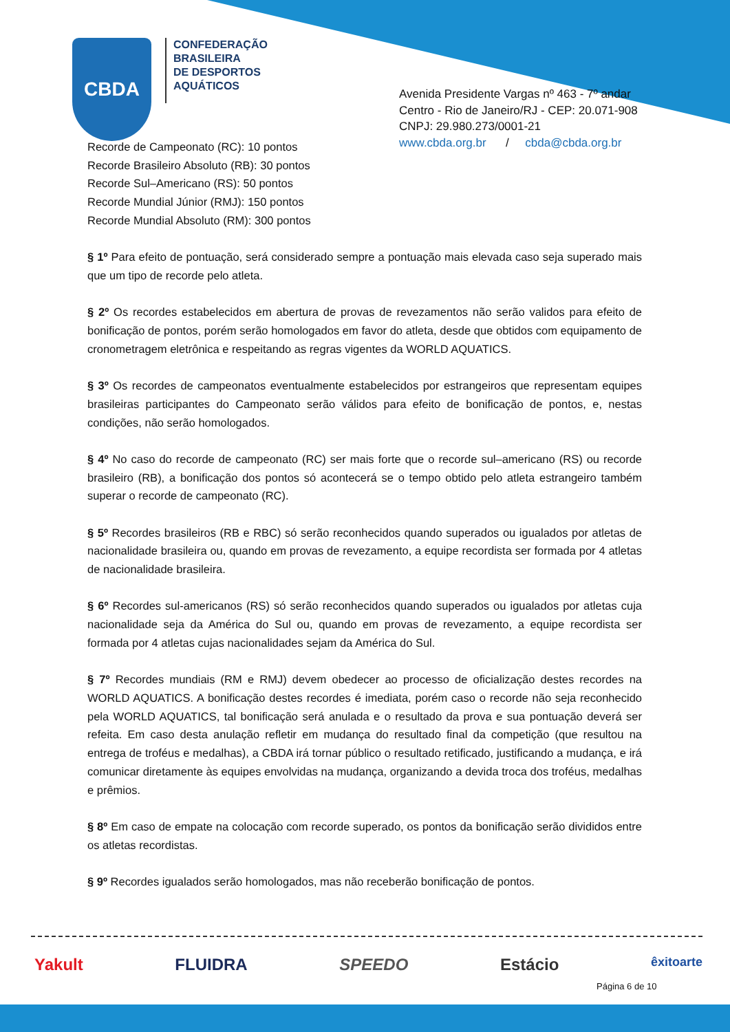CBDA
CONFEDERAÇÃO
BRASILEIRA
DE DESPORTOS
AQUÁTICOS
Avenida Presidente Vargas nº 463 - 7º andar
Centro - Rio de Janeiro/RJ - CEP: 20.071-908
CNPJ: 29.980.273/0001-21
www.cbda.org.br / cbda@cbda.org.br
Recorde de Campeonato (RC): 10 pontos
Recorde Brasileiro Absoluto (RB): 30 pontos
Recorde Sul–Americano (RS): 50 pontos
Recorde Mundial Júnior (RMJ): 150 pontos
Recorde Mundial Absoluto (RM): 300 pontos
§ 1º Para efeito de pontuação, será considerado sempre a pontuação mais elevada caso seja superado mais que um tipo de recorde pelo atleta.
§ 2º Os recordes estabelecidos em abertura de provas de revezamentos não serão validos para efeito de bonificação de pontos, porém serão homologados em favor do atleta, desde que obtidos com equipamento de cronometragem eletrônica e respeitando as regras vigentes da WORLD AQUATICS.
§ 3º Os recordes de campeonatos eventualmente estabelecidos por estrangeiros que representam equipes brasileiras participantes do Campeonato serão válidos para efeito de bonificação de pontos, e, nestas condições, não serão homologados.
§ 4º No caso do recorde de campeonato (RC) ser mais forte que o recorde sul–americano (RS) ou recorde brasileiro (RB), a bonificação dos pontos só acontecerá se o tempo obtido pelo atleta estrangeiro também superar o recorde de campeonato (RC).
§ 5º Recordes brasileiros (RB e RBC) só serão reconhecidos quando superados ou igualados por atletas de nacionalidade brasileira ou, quando em provas de revezamento, a equipe recordista ser formada por 4 atletas de nacionalidade brasileira.
§ 6º Recordes sul-americanos (RS) só serão reconhecidos quando superados ou igualados por atletas cuja nacionalidade seja da América do Sul ou, quando em provas de revezamento, a equipe recordista ser formada por 4 atletas cujas nacionalidades sejam da América do Sul.
§ 7º Recordes mundiais (RM e RMJ) devem obedecer ao processo de oficialização destes recordes na WORLD AQUATICS. A bonificação destes recordes é imediata, porém caso o recorde não seja reconhecido pela WORLD AQUATICS, tal bonificação será anulada e o resultado da prova e sua pontuação deverá ser refeita. Em caso desta anulação refletir em mudança do resultado final da competição (que resultou na entrega de troféus e medalhas), a CBDA irá tornar público o resultado retificado, justificando a mudança, e irá comunicar diretamente às equipes envolvidas na mudança, organizando a devida troca dos troféus, medalhas e prêmios.
§ 8º Em caso de empate na colocação com recorde superado, os pontos da bonificação serão divididos entre os atletas recordistas.
§ 9º Recordes igualados serão homologados, mas não receberão bonificação de pontos.
Yakult FLUIDRA SPEEDO Estácio êxitoarte
Página 6 de 10